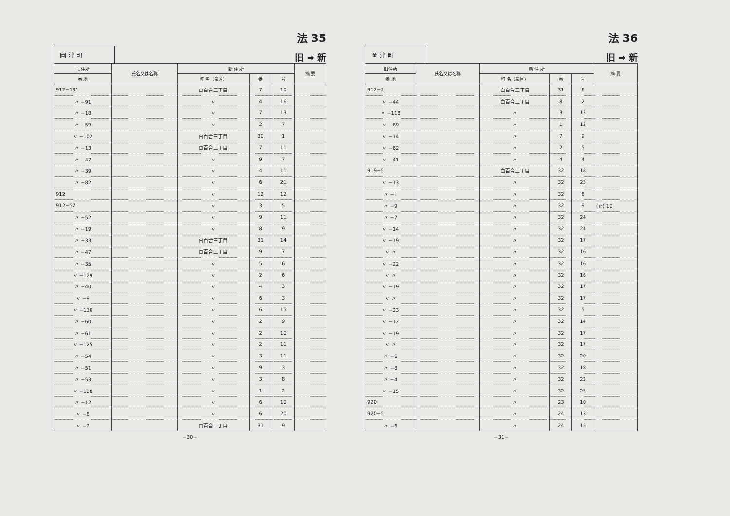岡 津 町
法 35
旧 ➡ 新
| 旧住所 | 氏名又は名称 | 新 住 所 | | | 摘 要 |
| --- | --- | --- | --- | --- | --- |
| 番 地 | | 町 名（泉区） | 番 | 号 | |
| 912−131 | | 白百合二丁目 | 7 | 10 | |
| 〃 −91 | | 〃 | 4 | 16 | |
| 〃 −18 | | 〃 | 7 | 13 | |
| 〃 −59 | | 〃 | 2 | 7 | |
| 〃 −102 | | 白百合三丁目 | 30 | 1 | |
| 〃 −13 | | 白百合二丁目 | 7 | 11 | |
| 〃 −47 | | 〃 | 9 | 7 | |
| 〃 −39 | | 〃 | 4 | 11 | |
| 〃 −82 | | 〃 | 6 | 21 | |
| 912 | | 〃 | 12 | 12 | |
| 912−57 | | 〃 | 3 | 5 | |
| 〃 −52 | | 〃 | 9 | 11 | |
| 〃 −19 | | 〃 | 8 | 9 | |
| 〃 −33 | | 白百合三丁目 | 31 | 14 | |
| 〃 −47 | | 白百合二丁目 | 9 | 7 | |
| 〃 −35 | | 〃 | 5 | 6 | |
| 〃 −129 | | 〃 | 2 | 6 | |
| 〃 −40 | | 〃 | 4 | 3 | |
| 〃 −9 | | 〃 | 6 | 3 | |
| 〃 −130 | | 〃 | 6 | 15 | |
| 〃 −60 | | 〃 | 2 | 9 | |
| 〃 −61 | | 〃 | 2 | 10 | |
| 〃 −125 | | 〃 | 2 | 11 | |
| 〃 −54 | | 〃 | 3 | 11 | |
| 〃 −51 | | 〃 | 9 | 3 | |
| 〃 −53 | | 〃 | 3 | 8 | |
| 〃 −128 | | 〃 | 1 | 2 | |
| 〃 −12 | | 〃 | 6 | 10 | |
| 〃 −8 | | 〃 | 6 | 20 | |
| 〃 −2 | | 白百合三丁目 | 31 | 9 | |
−30−
岡 津 町
法 36
旧 ➡ 新
| 旧住所 | 氏名又は名称 | 新 住 所 | | | 摘 要 |
| --- | --- | --- | --- | --- | --- |
| 番 地 | | 町 名（泉区） | 番 | 号 | |
| 912−2 | | 白百合三丁目 | 31 | 6 | |
| 〃 −44 | | 白百合二丁目 | 8 | 2 | |
| 〃 −118 | | 〃 | 3 | 13 | |
| 〃 −69 | | 〃 | 1 | 13 | |
| 〃 −14 | | 〃 | 7 | 9 | |
| 〃 −62 | | 〃 | 2 | 5 | |
| 〃 −41 | | 〃 | 4 | 4 | |
| 919−5 | | 白百合三丁目 | 32 | 18 | |
| 〃 −13 | | 〃 | 32 | 23 | |
| 〃 −1 | | 〃 | 32 | 6 | |
| 〃 −9 | | 〃 | 32 | 9 | (正) 10 |
| 〃 −7 | | 〃 | 32 | 24 | |
| 〃 −14 | | 〃 | 32 | 24 | |
| 〃 −19 | | 〃 | 32 | 17 | |
| 〃 〃 | | 〃 | 32 | 16 | |
| 〃 −22 | | 〃 | 32 | 16 | |
| 〃 〃 | | 〃 | 32 | 16 | |
| 〃 −19 | | 〃 | 32 | 17 | |
| 〃 〃 | | 〃 | 32 | 17 | |
| 〃 −23 | | 〃 | 32 | 5 | |
| 〃 −12 | | 〃 | 32 | 14 | |
| 〃 −19 | | 〃 | 32 | 17 | |
| 〃 〃 | | 〃 | 32 | 17 | |
| 〃 −6 | | 〃 | 32 | 20 | |
| 〃 −8 | | 〃 | 32 | 18 | |
| 〃 −4 | | 〃 | 32 | 22 | |
| 〃 −15 | | 〃 | 32 | 25 | |
| 920 | | 〃 | 23 | 10 | |
| 920−5 | | 〃 | 24 | 13 | |
| 〃 −6 | | 〃 | 24 | 15 | |
−31−